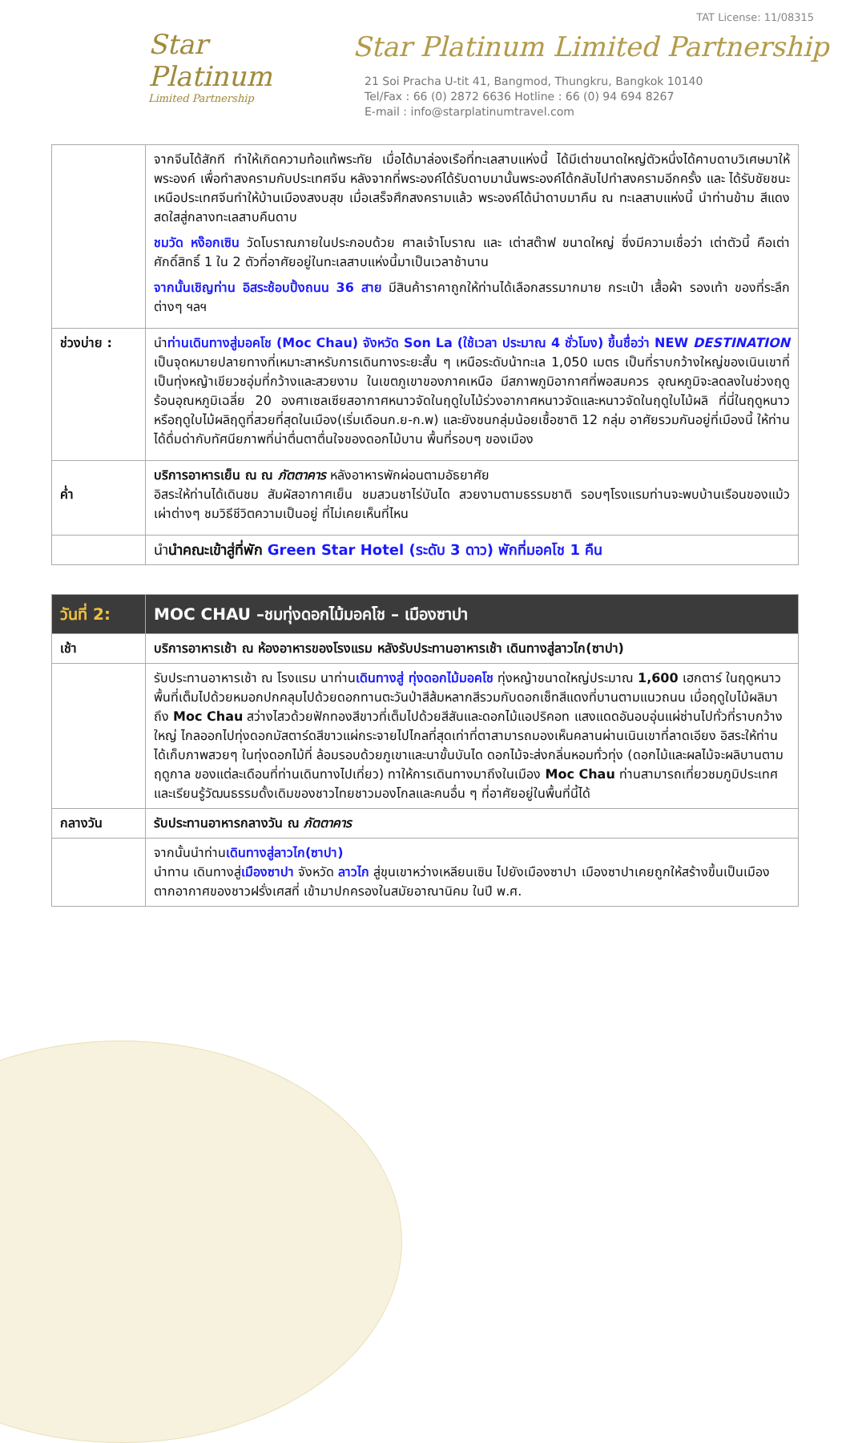TAT License: 11/08315
Star
Platinum
Limited Partnership
Star Platinum Limited Partnership
21 Soi Pracha U-tit 41, Bangmod, Thungkru, Bangkok 10140
Tel/Fax : 66 (0) 2872 6636 Hotline : 66 (0) 94 694 8267
E-mail : info@starplatinumtravel.com
| | จากจีนได้สักที ทำให้เกิดความท้อแท้พระทัย เมื่อได้มาล่องเรือที่ทะเลสาบแห่งนี้ ได้มีเต่าขนาดใหญ่ตัวหนึ่งได้คาบดาบวิเศษมาให้พระองค์ เพื่อทำสงครามกับประเทศจีน หลังจากที่พระองค์ได้รับดาบมานั้นพระองค์ได้กลับไปทำสงครามอีกครั้ง และ ได้รับชัยชนะเหนือประเทศจีนทำให้บ้านเมืองสงบสุข เมื่อเสร็จศึกสงครามแล้ว พระองค์ได้นำดาบมาคืน ณ ทะเลสาบแห่งนี้ นำท่านข้าม สีแดงสดใสสู่กลางทะเลสาบคืนดาบ ชมวัด หง๊อกเซิน วัดโบราณภายในประกอบด้วย ศาลเจ้าโบราณ และ เต่าสต๊าฟ ขนาดใหญ่ ซึ่งมีความเชื่อว่า เต่าตัวนี้ คือเต่าศักดิ์สิทธิ์ 1 ใน 2 ตัวที่อาศัยอยู่ในทะเลสาบแห่งนี้มาเป็นเวลาช้านาน จากนั้นเชิญท่าน อิสระช้อบปิ้งถนน 36 สาย มีสินค้าราคาถูกให้ท่านได้เลือกสรรมากมาย กระเป๋า เสื้อผ้า รองเท้า ของที่ระลึกต่างๆ ฯลฯ |
| ช่วงบ่าย : | นำ ท่านเดินทางสู่มอคโช (Moc Chau) จังหวัด Son La (ใช้เวลา ประมาณ 4 ชั่วโมง) ขึ้นชื่อว่า NEW DESTINATION เป็นจุดหมายปลายทางที่เหมาะสาหรับการเดินทางระยะสั้น ๆ เหนือระดับน้าทะเล 1,050 เมตร เป็นที่ราบกว้างใหญ่ของเนินเขาที่เป็นทุ่งหญ้าเขียวชอุ่มที่กว้างและสวยงาม ในเขตภูเขาของภาคเหนือ มีสภาพภูมิอากาศที่พอสมควร อุณหภูมิจะลดลงในช่วงฤดูร้อนอุณหภูมิเฉลี่ย 20 องศาเซลเซียสอากาศหนาวจัดในฤดูใบไม้ร่วงอากาศหนาวจัดและหนาวจัดในฤดูใบไม้ผลิ ที่นี่ในฤดูหนาวหรือฤดูใบไม้ผลิฤดูที่สวยที่สุดในเมือง(เริ่มเดือนก.ย-ก.พ) และยังชนกลุ่มน้อยเชื้อชาติ 12 กลุ่ม อาศัยรวมกันอยู่ที่เมืองนี้ ให้ท่านได้ดื่มด่ากับทัศนียภาพที่น่าตื่นตาตื่นใจของดอกไม้บาน พื้นที่รอบๆ ของเมือง |
| ค่ำ | บริการอาหารเย็น ณ ณ ภัตตาคาร หลังอาหารพักผ่อนตามอัธยาศัย อิสระให้ท่านได้เดินชม สัมผัสอากาศเย็น ชมสวนชาไร่บันได สวยงามตามธรรมชาติ รอบๆโรงแรมท่านจะพบบ้านเรือนของแม้ว เผ่าต่างๆ ชมวิธีชีวิตความเป็นอยู่ ที่ไม่เคยเห็นที่ไหน |
| | นำ นำคณะเข้าสู่ที่พัก Green Star Hotel (ระดับ 3 ดาว) พักที่มอคโช 1 คืน |
| วันที่ 2: | MOC CHAU –ชมทุ่งดอกไม้มอคโช – เมืองซาปา |
| เช้า | บริการอาหารเช้า ณ ห้องอาหารของโรงแรม หลังรับประทานอาหารเช้า เดินทางสู่ลาวไก(ซาปา) |
| | รับประทานอาหารเช้า ณ โรงแรม นาท่าน เดินทางสู่ ทุ่งดอกไม้มอคโช ทุ่งหญ้าขนาดใหญ่ประมาณ 1,600 เฮกตาร์ ในฤดูหนาวพื้นที่เต็มไปด้วยหมอกปกคลุมไปด้วยดอกทานตะวันป่าสีส้มหลากสีรวมกับดอกเซ็ทสีแดงที่บานตามแนวถนน เมื่อฤดูใบไม้ผลิมาถึง Moc Chau สว่างไสวด้วยฟักทองสีขาวที่เต็มไปด้วยสีสันและดอกไม้แอปริคอท แสงแดดอันอบอุ่นแผ่ซ่านไปทั่วที่ราบกว้างใหญ่ ไกลออกไปทุ่งดอกมัสตาร์ดสีขาวแผ่กระจายไปไกลที่สุดเท่าที่ตาสามารถมองเห็นคลานผ่านเนินเขาที่ลาดเอียง อิสระให้ท่านได้เก็บภาพสวยๆ ในทุ่งดอกไม้ที่ ล้อมรอบด้วยภูเขาและนาขั้นบันได ดอกไม้จะส่งกลิ่นหอมทั่วทุ่ง (ดอกไม้และผลไม้จะผลิบานตามฤดูกาล ของแต่ละเดือนที่ท่านเดินทางไปเที่ยว) ทาให้การเดินทางมาถึงในเมือง Moc Chau ท่านสามารถเที่ยวชมภูมิประเทศและเรียนรู้วัฒนธรรมดั้งเดิมของชาวไทยชาวมองโกลและคนอื่น ๆ ที่อาศัยอยู่ในพื้นที่นี้ได้ |
| กลางวัน | รับประทานอาหารกลางวัน ณ ภัตตาคาร |
| | จากนั้นนำท่าน เดินทางสู่ลาวไก(ซาปา) นำทาน เดินทางสู่ เมืองซาปา จังหวัด ลาวไก สู่ขุนเขาหว่างเหลียนเซิน ไปยังเมืองซาปา เมืองซาปาเคยถูกให้สร้างขึ้นเป็นเมืองตากอากาศของชาวฝรั่งเศสที่ เข้ามาปกครองในสมัยอาณานิคม ในปี พ.ศ. |